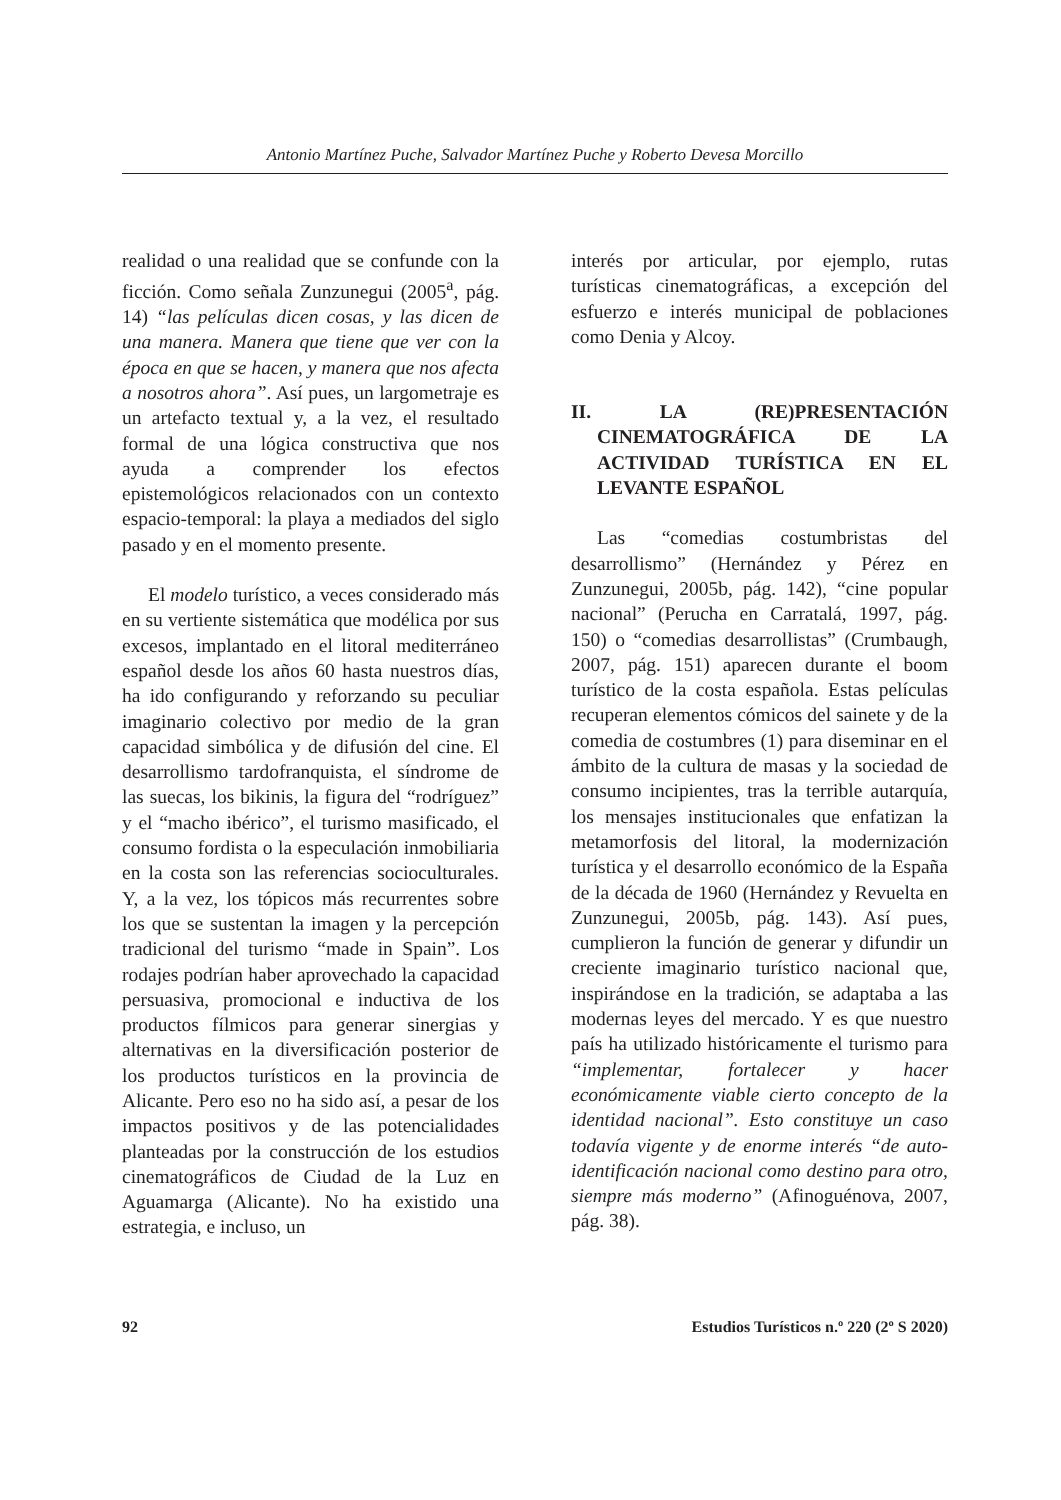Antonio Martínez Puche, Salvador Martínez Puche y Roberto Devesa Morcillo
realidad o una realidad que se confunde con la ficción. Como señala Zunzunegui (2005<sup>a</sup>, pág. 14) “las películas dicen cosas, y las dicen de una manera. Manera que tiene que ver con la época en que se hacen, y manera que nos afecta a nosotros ahora”. Así pues, un largometraje es un artefacto textual y, a la vez, el resultado formal de una lógica constructiva que nos ayuda a comprender los efectos epistemológicos relacionados con un contexto espacio-temporal: la playa a mediados del siglo pasado y en el momento presente.
El modelo turístico, a veces considerado más en su vertiente sistemática que modélica por sus excesos, implantado en el litoral mediterráneo español desde los años 60 hasta nuestros días, ha ido configurando y reforzando su peculiar imaginario colectivo por medio de la gran capacidad simbólica y de difusión del cine. El desarrollismo tardofranquista, el síndrome de las suecas, los bikinis, la figura del “rodríguez” y el “macho ibérico”, el turismo masificado, el consumo fordista o la especulación inmobiliaria en la costa son las referencias socioculturales. Y, a la vez, los tópicos más recurrentes sobre los que se sustentan la imagen y la percepción tradicional del turismo “made in Spain”. Los rodajes podrían haber aprovechado la capacidad persuasiva, promocional e inductiva de los productos fílmicos para generar sinergias y alternativas en la diversificación posterior de los productos turísticos en la provincia de Alicante. Pero eso no ha sido así, a pesar de los impactos positivos y de las potencialidades planteadas por la construcción de los estudios cinematográficos de Ciudad de la Luz en Aguamarga (Alicante). No ha existido una estrategia, e incluso, un
interés por articular, por ejemplo, rutas turísticas cinematográficas, a excepción del esfuerzo e interés municipal de poblaciones como Denia y Alcoy.
II. LA (RE)PRESENTACIÓN CINEMATOGRÁFICA DE LA ACTIVIDAD TURÍSTICA EN EL LEVANTE ESPAÑOL
Las “comedias costumbristas del desarrollismo” (Hernández y Pérez en Zunzunegui, 2005b, pág. 142), “cine popular nacional” (Perucha en Carratalá, 1997, pág. 150) o “comedias desarrollistas” (Crumbaugh, 2007, pág. 151) aparecen durante el boom turístico de la costa española. Estas películas recuperan elementos cómicos del sainete y de la comedia de costumbres (1) para diseminar en el ámbito de la cultura de masas y la sociedad de consumo incipientes, tras la terrible autarquía, los mensajes institucionales que enfatizan la metamorfosis del litoral, la modernización turística y el desarrollo económico de la España de la década de 1960 (Hernández y Revuelta en Zunzunegui, 2005b, pág. 143). Así pues, cumplieron la función de generar y difundir un creciente imaginario turístico nacional que, inspirándose en la tradición, se adaptaba a las modernas leyes del mercado. Y es que nuestro país ha utilizado históricamente el turismo para “implementar, fortalecer y hacer económicamente viable cierto concepto de la identidad nacional”. Esto constituye un caso todavía vigente y de enorme interés “de auto-identificación nacional como destino para otro, siempre más moderno” (Afinoguénova, 2007, pág. 38).
92 Estudios Turísticos n.º 220 (2º S 2020)